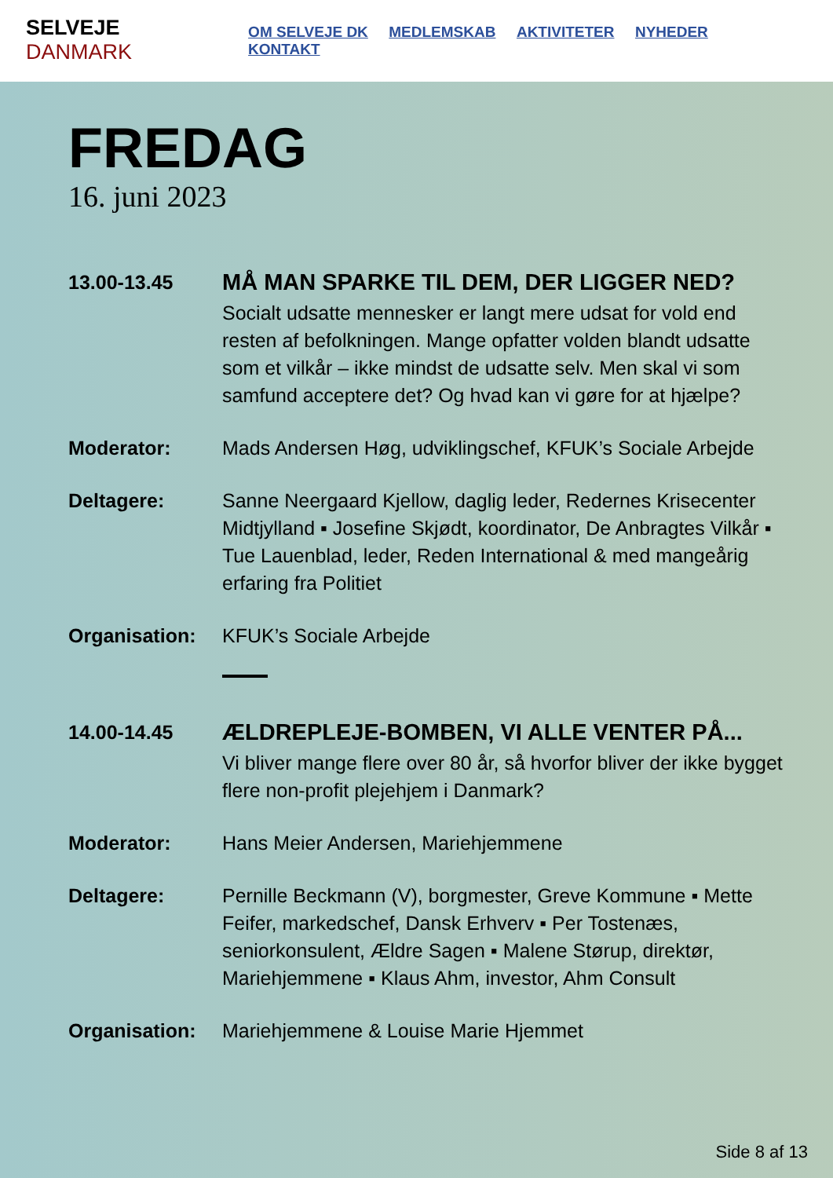SELVEJE DANMARK
OM SELVEJE DK MEDLEMSKAB AKTIVITETER NYHEDER KONTAKT
FREDAG
16. juni 2023
13.00-13.45
MÅ MAN SPARKE TIL DEM, DER LIGGER NED?
Socialt udsatte mennesker er langt mere udsat for vold end resten af befolkningen. Mange opfatter volden blandt udsatte som et vilkår – ikke mindst de udsatte selv. Men skal vi som samfund acceptere det? Og hvad kan vi gøre for at hjælpe?
Moderator: Mads Andersen Høg, udviklingschef, KFUK’s Sociale Arbejde
Deltagere: Sanne Neergaard Kjellow, daglig leder, Redernes Krise­center Midtjylland ▪ Josefine Skjødt, koordinator, De An­bragtes Vilkår ▪ Tue Lauenblad, leder, Reden International & med mangeårig erfaring fra Politiet
Organisation: KFUK’s Sociale Arbejde
14.00-14.45
ÆLDREPLEJE-BOMBEN, VI ALLE VENTER PÅ...
Vi bliver mange flere over 80 år, så hvorfor bliver der ikke bygget flere non-profit plejehjem i Danmark?
Moderator: Hans Meier Andersen, Mariehjemmene
Deltagere: Pernille Beckmann (V), borgmester, Greve Kommune ▪ Mette Feifer, markedschef, Dansk Erhverv ▪ Per Tostenæs, seniorkonsulent, Ældre Sagen ▪ Malene Størup, direktør, Mariehjemmene ▪ Klaus Ahm, investor, Ahm Consult
Organisation: Mariehjemmene & Louise Marie Hjemmet
Side 8 af 13